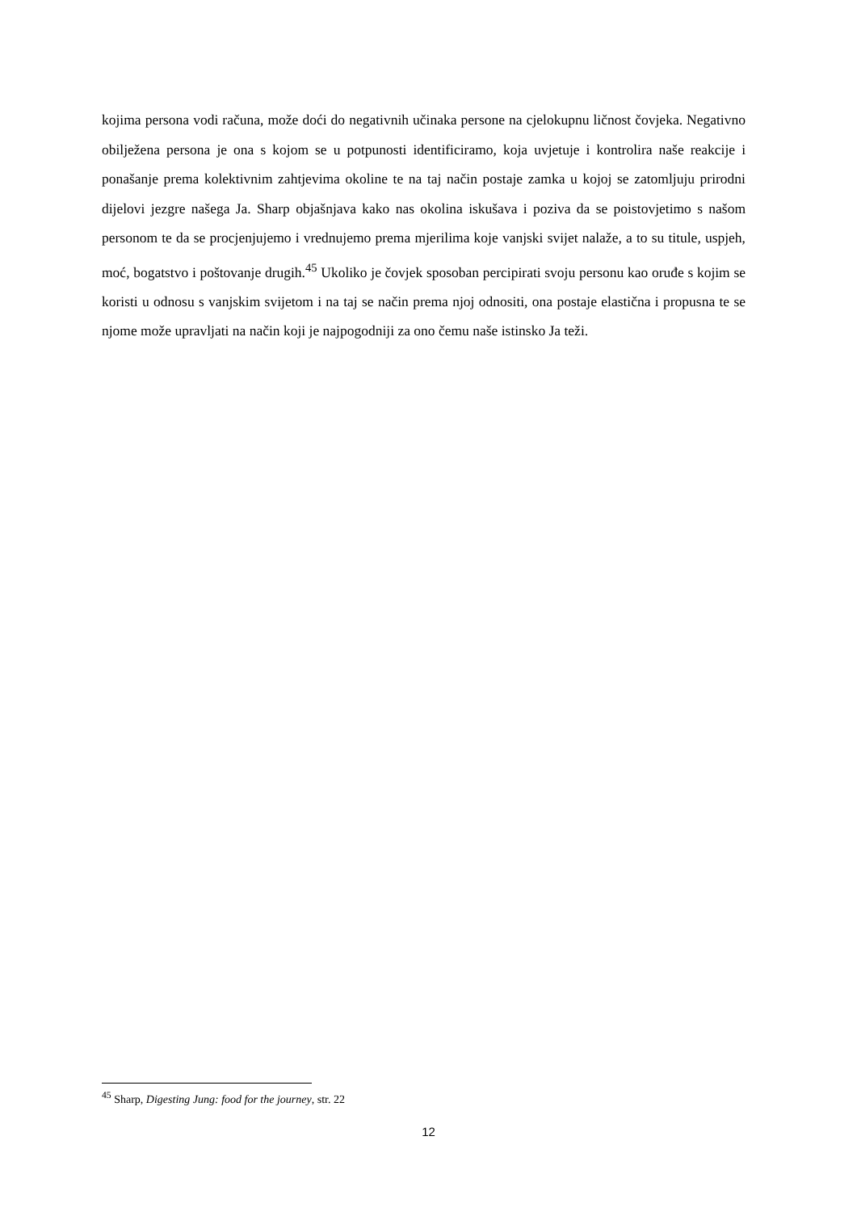kojima persona vodi računa, može doći do negativnih učinaka persone na cjelokupnu ličnost čovjeka. Negativno obilježena persona je ona s kojom se u potpunosti identificiramo, koja uvjetuje i kontrolira naše reakcije i ponašanje prema kolektivnim zahtjevima okoline te na taj način postaje zamka u kojoj se zatomljuju prirodni dijelovi jezgre našega Ja. Sharp objašnjava kako nas okolina iskušava i poziva da se poistovjetimo s našom personom te da se procjenjujemo i vrednujemo prema mjerilima koje vanjski svijet nalaže, a to su titule, uspjeh, moć, bogatstvo i poštovanje drugih.<sup>45</sup> Ukoliko je čovjek sposoban percipirati svoju personu kao oruđe s kojim se koristi u odnosu s vanjskim svijetom i na taj se način prema njoj odnositi, ona postaje elastična i propusna te se njome može upravljati na način koji je najpogodniji za ono čemu naše istinsko Ja teži.
<sup>45</sup> Sharp, Digesting Jung: food for the journey, str. 22
12